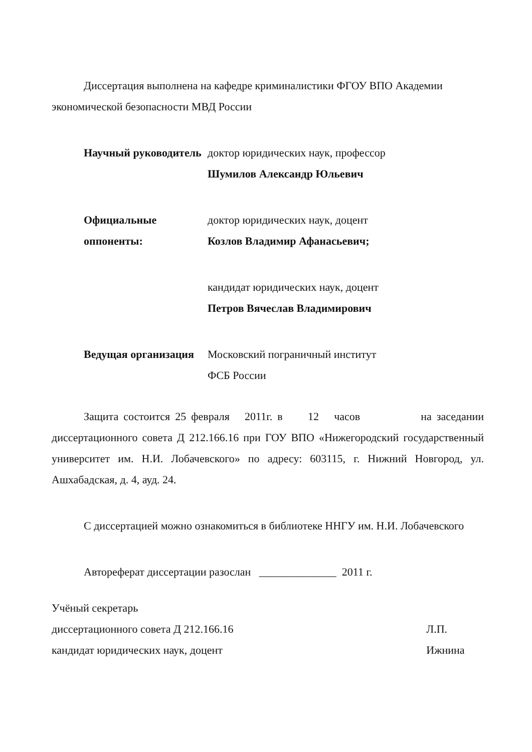Диссертация выполнена на кафедре криминалистики ФГОУ ВПО Академии экономической безопасности МВД России
Научный руководитель доктор юридических наук, профессор
Шумилов Александр Юльевич
Официальные оппоненты: доктор юридических наук, доцент
Козлов Владимир Афанасьевич;
кандидат юридических наук, доцент
Петров Вячеслав Владимирович
Ведущая организация Московский пограничный институт
ФСБ России
Защита состоится 25 февраля 2011г. в 12 часов на заседании диссертационного совета Д 212.166.16 при ГОУ ВПО «Нижегородский государственный университет им. Н.И. Лобачевского» по адресу: 603115, г. Нижний Новгород, ул. Ашхабадская, д. 4, ауд. 24.
С диссертацией можно ознакомиться в библиотеке ННГУ им. Н.И. Лобачевского
Автореферат диссертации разослан ______________ 2011 г.
Учёный секретарь
диссертационного совета Д 212.166.16
кандидат юридических наук, доцент
Л.П. Ижнина